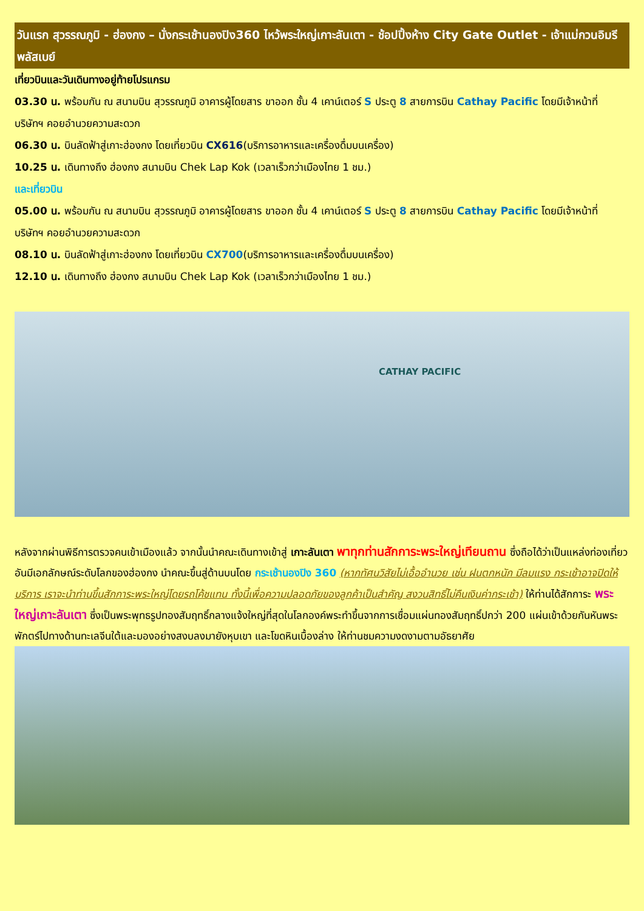วันแรก สุวรรณภูมิ - ฮ่องกง – นั่งกระเช้านองปิง360 ไหว้พระใหญ่เกาะลันเตา - ช้อปปิ้งห้าง City Gate Outlet - เจ้าแม่กวนอิมรีพลัสเบย์
เที่ยวบินและวันเดินทางอยู่ท้ายโปรแกรม
03.30 น. พร้อมกัน ณ สนามบิน สุวรรณภูมิ อาคารผู้โดยสาร ขาออก ชั้น 4 เคาน์เตอร์ S ประตู 8 สายการบิน Cathay Pacific โดยมีเจ้าหน้าที่ บริษัทฯ คอยอำนวยความสะดวก
06.30 น. บินลัดฟ้าสู่เกาะฮ่องกง โดยเที่ยวบิน CX616(บริการอาหารและเครื่องดื่มบนเครื่อง)
10.25 น. เดินทางถึง ฮ่องกง สนามบิน Chek Lap Kok (เวลาเร็วกว่าเมืองไทย 1 ชม.)
และเที่ยวบิน
05.00 น. พร้อมกัน ณ สนามบิน สุวรรณภูมิ อาคารผู้โดยสาร ขาออก ชั้น 4 เคาน์เตอร์ S ประตู 8 สายการบิน Cathay Pacific โดยมีเจ้าหน้าที่ บริษัทฯ คอยอำนวยความสะดวก
08.10 น. บินลัดฟ้าสู่เกาะฮ่องกง โดยเที่ยวบิน CX700(บริการอาหารและเครื่องดื่มบนเครื่อง)
12.10 น. เดินทางถึง ฮ่องกง สนามบิน Chek Lap Kok (เวลาเร็วกว่าเมืองไทย 1 ชม.)
CATHAY PACIFIC
หลังจากผ่านพิธีการตรวจคนเข้าเมืองแล้ว จากนั้นนำคณะเดินทางเข้าสู่ เกาะลันเตา พาทุกท่านสักการะพระใหญ่เทียนถาน ซึ่งถือได้ว่าเป็นแหล่งท่องเที่ยวอันมีเอกลักษณ์ระดับโลกของฮ่องกง นำคณะขึ้นสู่ด้านบนโดย กระเช้านองปิง 360 (หากทัศนวิสัยไม่เอื้ออำนวย เช่น ฝนตกหนัก มีลมแรง กระเช้าอาจปิดให้บริการ เราจะนำท่านขึ้นสักการะพระใหญ่โดยรถโค้ชแทน ทั้งนี้เพื่อความปลอดภัยของลูกค้าเป็นสำคัญ สงวนสิทธิ์ไม่คืนเงินค่ากระเช้า) ให้ท่านได้สักการะ พระใหญ่เกาะลันเตา ซึ่งเป็นพระพุทธรูปทองสัมฤทธิ์กลางแจ้งใหญ่ที่สุดในโลกองค์พระทำขึ้นจากการเชื่อมแผ่นทองสัมฤทธิ์ปกว่า 200 แผ่นเข้าด้วยกันหันพระพักตร์ไปทางด้านทะเลจีนใต้และมองอย่างสงบลงมายังหุบเขา และโขดหินเบื้องล่าง ให้ท่านชมความงดงามตามอัธยาศัย